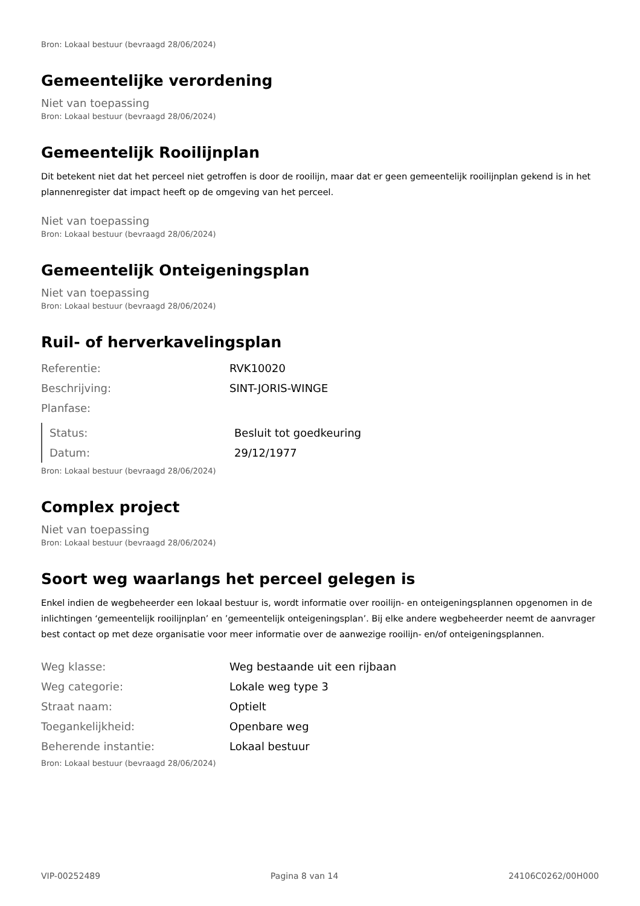Bron: Lokaal bestuur (bevraagd 28/06/2024)
Gemeentelijke verordening
Niet van toepassing
Bron: Lokaal bestuur (bevraagd 28/06/2024)
Gemeentelijk Rooilijnplan
Dit betekent niet dat het perceel niet getroffen is door de rooilijn, maar dat er geen gemeentelijk rooilijnplan gekend is in het plannenregister dat impact heeft op de omgeving van het perceel.
Niet van toepassing
Bron: Lokaal bestuur (bevraagd 28/06/2024)
Gemeentelijk Onteigeningsplan
Niet van toepassing
Bron: Lokaal bestuur (bevraagd 28/06/2024)
Ruil- of herverkavelingsplan
| Referentie: | RVK10020 |
| Beschrijving: | SINT-JORIS-WINGE |
| Planfase: | |
| Status: | Besluit tot goedkeuring |
| Datum: | 29/12/1977 |
Bron: Lokaal bestuur (bevraagd 28/06/2024)
Complex project
Niet van toepassing
Bron: Lokaal bestuur (bevraagd 28/06/2024)
Soort weg waarlangs het perceel gelegen is
Enkel indien de wegbeheerder een lokaal bestuur is, wordt informatie over rooilijn- en onteigeningsplannen opgenomen in de inlichtingen ‘gemeentelijk rooilijnplan’ en ’gemeentelijk onteigeningsplan’. Bij elke andere wegbeheerder neemt de aanvrager best contact op met deze organisatie voor meer informatie over de aanwezige rooilijn- en/of onteigeningsplannen.
| Weg klasse: | Weg bestaande uit een rijbaan |
| Weg categorie: | Lokale weg type 3 |
| Straat naam: | Optielt |
| Toegankelijkheid: | Openbare weg |
| Beherende instantie: | Lokaal bestuur |
Bron: Lokaal bestuur (bevraagd 28/06/2024)
VIP-00252489 Pagina 8 van 14 24106C0262/00H000